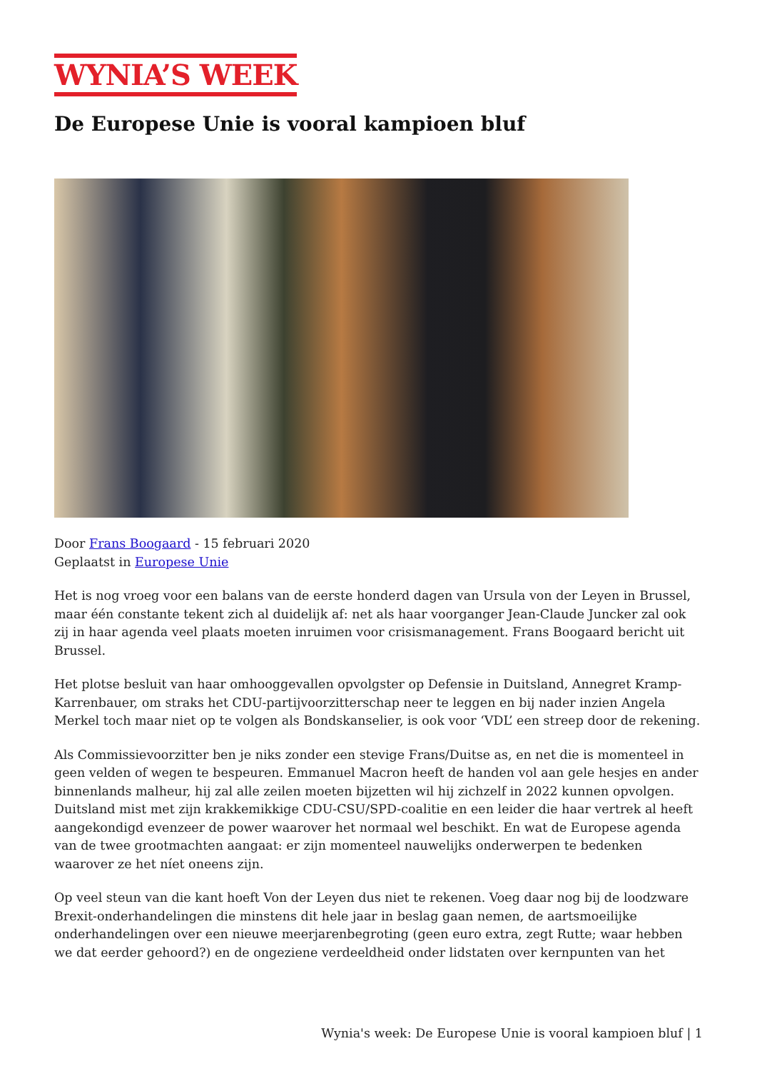WYNIA’S WEEK
De Europese Unie is vooral kampioen bluf
Door Frans Boogaard - 15 februari 2020
Geplaatst in Europese Unie
Het is nog vroeg voor een balans van de eerste honderd dagen van Ursula von der Leyen in Brussel, maar één constante tekent zich al duidelijk af: net als haar voorganger Jean-Claude Juncker zal ook zij in haar agenda veel plaats moeten inruimen voor crisismanagement. Frans Boogaard bericht uit Brussel.
Het plotse besluit van haar omhooggevallen opvolgster op Defensie in Duitsland, Annegret Kramp-Karrenbauer, om straks het CDU-partijvoorzitterschap neer te leggen en bij nader inzien Angela Merkel toch maar niet op te volgen als Bondskanselier, is ook voor ‘VDL’ een streep door de rekening.
Als Commissievoorzitter ben je niks zonder een stevige Frans/Duitse as, en net die is momenteel in geen velden of wegen te bespeuren. Emmanuel Macron heeft de handen vol aan gele hesjes en ander binnenlands malheur, hij zal alle zeilen moeten bijzetten wil hij zichzelf in 2022 kunnen opvolgen. Duitsland mist met zijn krakkemikkige CDU-CSU/SPD-coalitie en een leider die haar vertrek al heeft aangekondigd evenzeer de power waarover het normaal wel beschikt. En wat de Europese agenda van de twee grootmachten aangaat: er zijn momenteel nauwelijks onderwerpen te bedenken waarover ze het níet oneens zijn.
Op veel steun van die kant hoeft Von der Leyen dus niet te rekenen. Voeg daar nog bij de loodzware Brexit-onderhandelingen die minstens dit hele jaar in beslag gaan nemen, de aartsmoeilijke onderhandelingen over een nieuwe meerjarenbegroting (geen euro extra, zegt Rutte; waar hebben we dat eerder gehoord?) en de ongeziene verdeeldheid onder lidstaten over kernpunten van het
Wynia's week: De Europese Unie is vooral kampioen bluf | 1